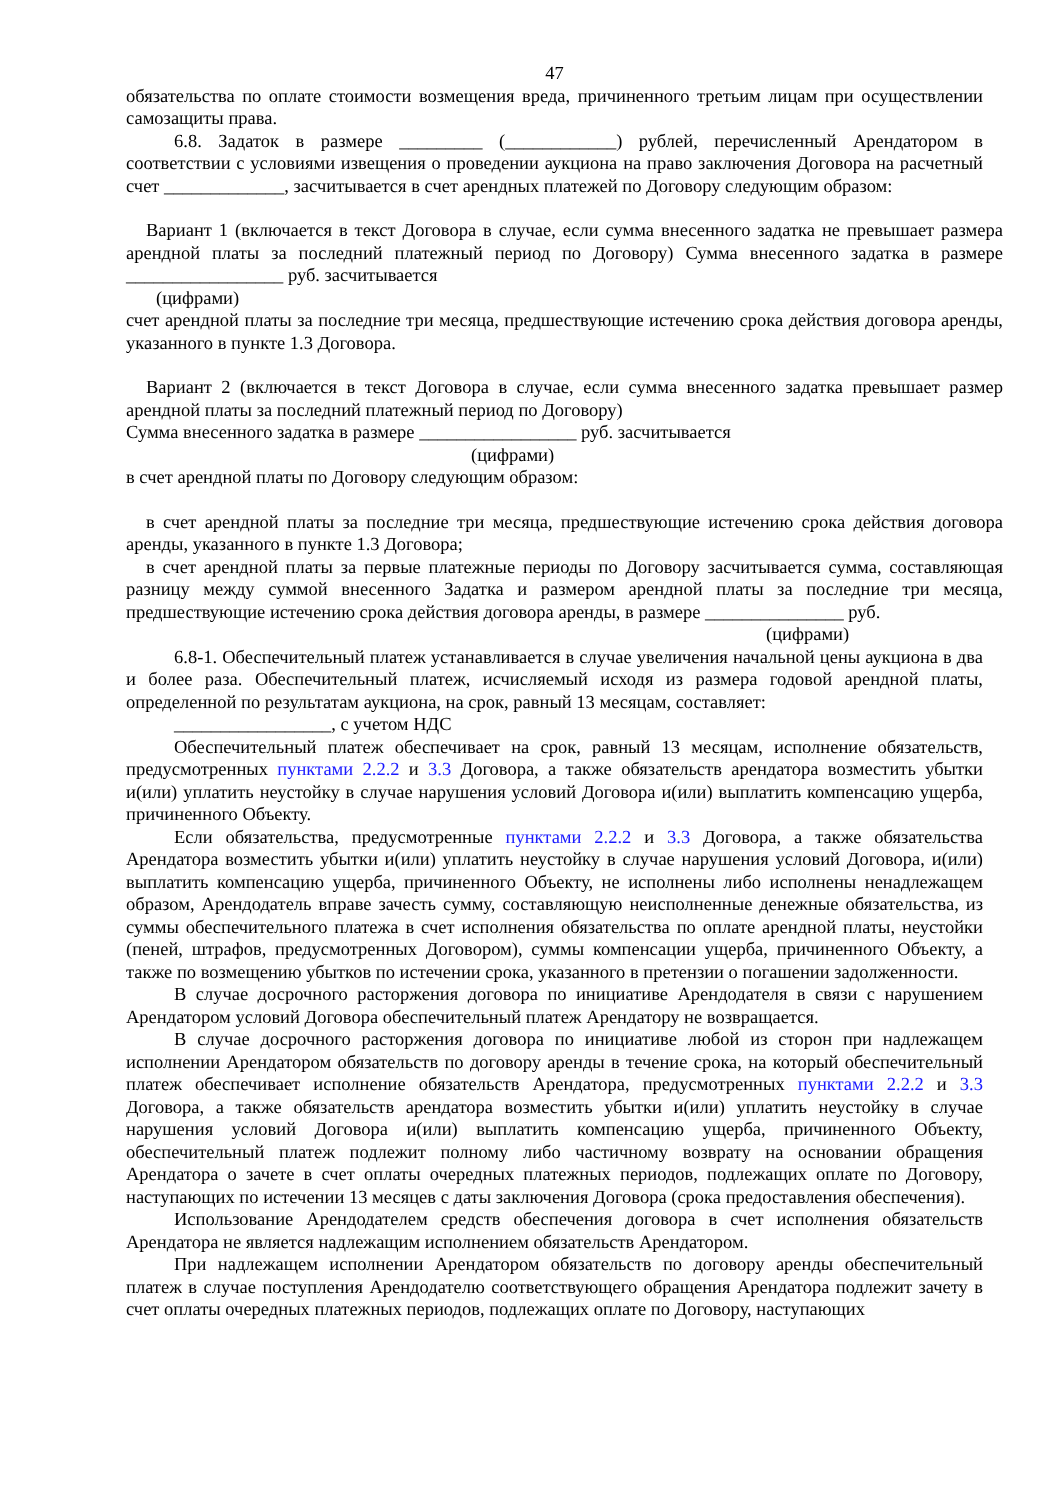47
обязательства по оплате стоимости возмещения вреда, причиненного третьим лицам при осуществлении самозащиты права.
6.8. Задаток в размере _________ (____________) рублей, перечисленный Арендатором в соответствии с условиями извещения о проведении аукциона на право заключения Договора на расчетный счет _____________, засчитывается в счет арендных платежей по Договору следующим образом:
Вариант 1 (включается в текст Договора в случае, если сумма внесенного задатка не превышает размера арендной платы за последний платежный период по Договору) Сумма внесенного задатка в размере _________________ руб. засчитывается
(цифрами)
счет арендной платы за последние три месяца, предшествующие истечению срока действия договора аренды, указанного в пункте 1.3 Договора.
Вариант 2 (включается в текст Договора в случае, если сумма внесенного задатка превышает размер арендной платы за последний платежный период по Договору)
Сумма внесенного задатка в размере _________________ руб. засчитывается
(цифрами)
в счет арендной платы по Договору следующим образом:
в счет арендной платы за последние три месяца, предшествующие истечению срока действия договора аренды, указанного в пункте 1.3 Договора;
в счет арендной платы за первые платежные периоды по Договору засчитывается сумма, составляющая разницу между суммой внесенного Задатка и размером арендной платы за последние три месяца, предшествующие истечению срока действия договора аренды, в размере _______________ руб.
(цифрами)
6.8-1. Обеспечительный платеж устанавливается в случае увеличения начальной цены аукциона в два и более раза. Обеспечительный платеж, исчисляемый исходя из размера годовой арендной платы, определенной по результатам аукциона, на срок, равный 13 месяцам, составляет:
_________________, с учетом НДС
Обеспечительный платеж обеспечивает на срок, равный 13 месяцам, исполнение обязательств, предусмотренных пунктами 2.2.2 и 3.3 Договора, а также обязательств арендатора возместить убытки и(или) уплатить неустойку в случае нарушения условий Договора и(или) выплатить компенсацию ущерба, причиненного Объекту.
Если обязательства, предусмотренные пунктами 2.2.2 и 3.3 Договора, а также обязательства Арендатора возместить убытки и(или) уплатить неустойку в случае нарушения условий Договора, и(или) выплатить компенсацию ущерба, причиненного Объекту, не исполнены либо исполнены ненадлежащем образом, Арендодатель вправе зачесть сумму, составляющую неисполненные денежные обязательства, из суммы обеспечительного платежа в счет исполнения обязательства по оплате арендной платы, неустойки (пеней, штрафов, предусмотренных Договором), суммы компенсации ущерба, причиненного Объекту, а также по возмещению убытков по истечении срока, указанного в претензии о погашении задолженности.
В случае досрочного расторжения договора по инициативе Арендодателя в связи с нарушением Арендатором условий Договора обеспечительный платеж Арендатору не возвращается.
В случае досрочного расторжения договора по инициативе любой из сторон при надлежащем исполнении Арендатором обязательств по договору аренды в течение срока, на который обеспечительный платеж обеспечивает исполнение обязательств Арендатора, предусмотренных пунктами 2.2.2 и 3.3 Договора, а также обязательств арендатора возместить убытки и(или) уплатить неустойку в случае нарушения условий Договора и(или) выплатить компенсацию ущерба, причиненного Объекту, обеспечительный платеж подлежит полному либо частичному возврату на основании обращения Арендатора о зачете в счет оплаты очередных платежных периодов, подлежащих оплате по Договору, наступающих по истечении 13 месяцев с даты заключения Договора (срока предоставления обеспечения).
Использование Арендодателем средств обеспечения договора в счет исполнения обязательств Арендатора не является надлежащим исполнением обязательств Арендатором.
При надлежащем исполнении Арендатором обязательств по договору аренды обеспечительный платеж в случае поступления Арендодателю соответствующего обращения Арендатора подлежит зачету в счет оплаты очередных платежных периодов, подлежащих оплате по Договору, наступающих